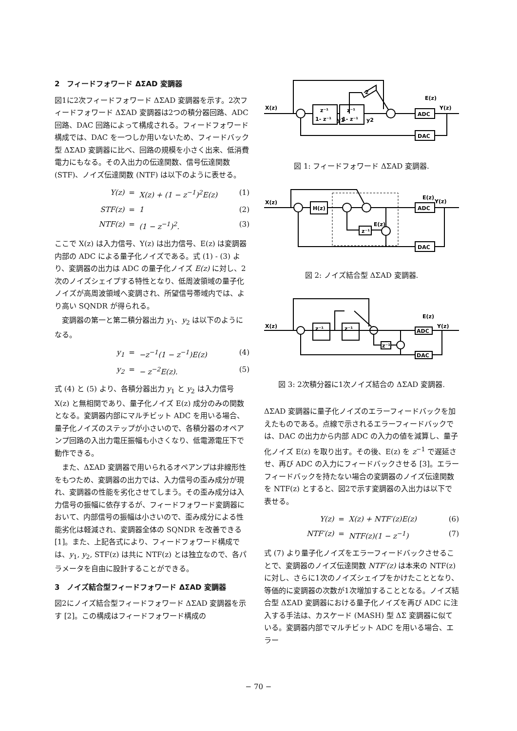2　フィードフォワード ΔΣAD 変調器
図1に2次フィードフォワード ΔΣAD 変調器を示す。2次フィードフォワード ΔΣAD 変調器は2つの積分器回路、ADC 回路、DAC 回路によって構成される。フィードフォワード構成では、DAC を一つしか用いないため、フィードバック型 ΔΣAD 変調器に比べ、回路の規模を小さく出来、低消費電力にもなる。その入出力の伝達関数、信号伝達関数 (STF)、ノイズ伝達関数 (NTF) は以下のように表せる。
Y(z) = X(z) + (1 − z<sup>−1</sup>)<sup>2</sup>E(z) (1) STF(z) = 1 (2) NTF(z) = (1 − z<sup>−1</sup>)<sup>2</sup>. (3)
ここで X(z) は入力信号、Y(z) は出力信号、E(z) は変調器内部の ADC による量子化ノイズである。式 (1) - (3) より、変調器の出力は ADC の量子化ノイズ E(z) に対し、2次のノイズシェイプする特性となり、低周波領域の量子化ノイズが高周波領域へ変調され、所望信号帯域内では、より高い SQNDR が得られる。
　変調器の第一と第二積分器出力 y<sub>1</sub>、y<sub>2</sub> は以下のようになる。
y<sub>1</sub> = −z<sup>−1</sup>(1 − z<sup>−1</sup>)E(z) (4) y<sub>2</sub> = − z<sup>−2</sup>E(z). (5)
式 (4) と (5) より、各積分器出力 y<sub>1</sub> と y<sub>2</sub> は入力信号 X(z) と無相関であり、量子化ノイズ E(z) 成分のみの関数となる。変調器内部にマルチビット ADC を用いる場合、量子化ノイズのステップが小さいので、各積分器のオペアンプ回路の入出力電圧振幅も小さくなり、低電源電圧下で動作できる。
　また、ΔΣAD 変調器で用いられるオペアンプは非線形性をもつため、変調器の出力では、入力信号の歪み成分が現れ、変調器の性能を劣化させてしまう。その歪み成分は入力信号の振幅に依存するが、フィードフォワード変調器において、内部信号の振幅は小さいので、歪み成分による性能劣化は軽減され、変調器全体の SQNDR を改善できる [1]。また、上記各式により、フィードフォワード構成では、y<sub>1</sub>, y<sub>2</sub>, STF(z) は共に NTF(z) とは独立なので、各パラメータを自由に設計することができる。
3　ノイズ結合型フィードフォワード ΔΣAD 変調器
図2にノイズ結合型フィードフォワード ΔΣAD 変調器を示す [2]。この構成はフィードフォワード構成の
X(z)
z⁻¹
1- z⁻¹
z⁻¹
1- z⁻¹
ADC
DAC
E(z)
Y(z)
y1
y2
2
図 1: フィードフォワード ΔΣAD 変調器.
X(z)
H(z)
ADC
DAC
z⁻¹
E(z)
E(z)
Y(z)
図 2: ノイズ結合型 ΔΣAD 変調器.
X(z)
z⁻¹
z⁻¹
ADC
DAC
z⁻¹
E(z)
Y(z)
図 3: 2次積分器に1次ノイズ結合の ΔΣAD 変調器.
ΔΣAD 変調器に量子化ノイズのエラーフィードバックを加えたものである。点線で示されるエラーフィードバックでは、DAC の出力から内部 ADC の入力の値を減算し、量子化ノイズ E(z) を取り出す。その後、E(z) を z<sup>−1</sup> で遅延させ、再び ADC の入力にフィードバックさせる [3]。エラーフィードバックを持たない場合の変調器のノイズ伝達関数を NTF(z) とすると、図2で示す変調器の入出力は以下で表せる。
Y(z) = X(z) + NTF′(z)E(z) (6) NTF′(z) = NTF(z)(1 − z<sup>−1</sup>) (7)
式 (7) より量子化ノイズをエラーフィードバックさせることで、変調器のノイズ伝達関数 NTF′(z) は本来の NTF(z) に対し、さらに1次のノイズシェイプをかけたこととなり、等価的に変調器の次数が1次増加することとなる。ノイズ結合型 ΔΣAD 変調器における量子化ノイズを再び ADC に注入する手法は、カスケード (MASH) 型 ΔΣ 変調器に似ている。変調器内部でマルチビット ADC を用いる場合、エラー
− 70 −